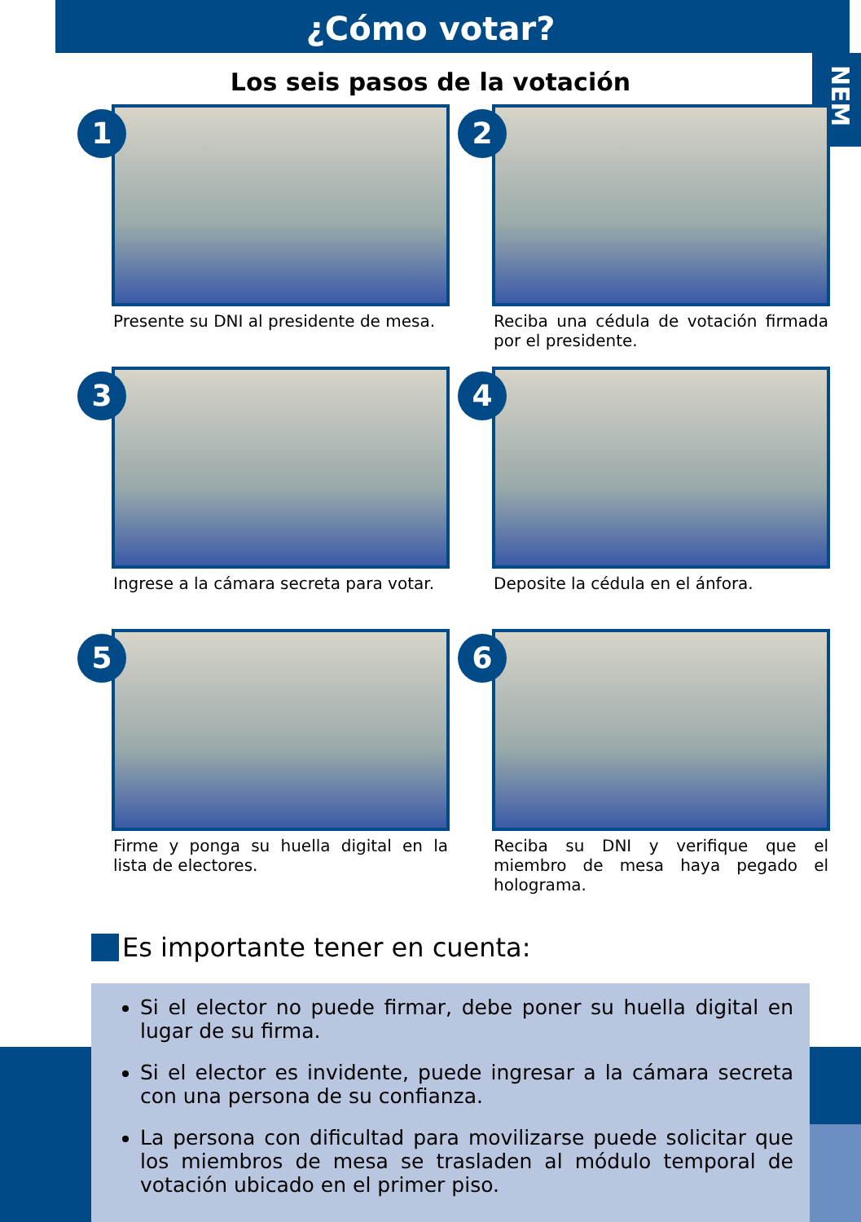¿Cómo votar?
NEM
Los seis pasos de la votación
1
Presente su DNI al presidente de mesa.
2
Reciba una cédula de votación firmada por el presidente.
3
Ingrese a la cámara secreta para votar.
4
Deposite la cédula en el ánfora.
5
Firme y ponga su huella digital en la lista de electores.
6
Reciba su DNI y verifique que el miembro de mesa haya pegado el holograma.
Es importante tener en cuenta:
Si el elector no puede firmar, debe poner su huella digital en lugar de su firma.
Si el elector es invidente, puede ingresar a la cámara secreta con una persona de su confianza.
La persona con dificultad para movilizarse puede solicitar que los miembros de mesa se trasladen al módulo temporal de votación ubicado en el primer piso.